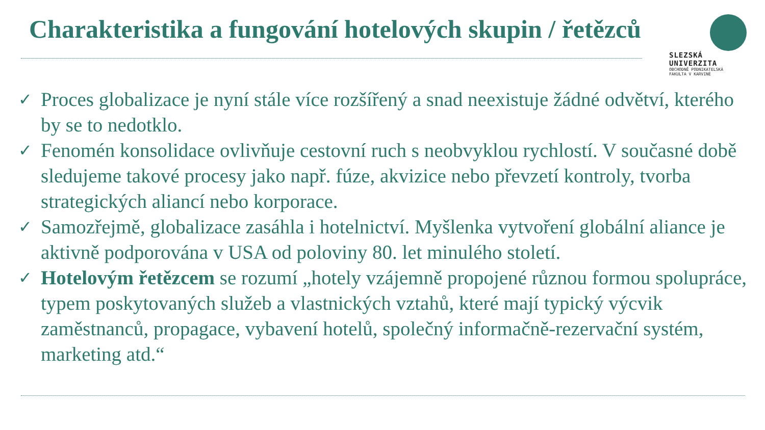Charakteristika a fungování hotelových skupin / řetězců
SLEZSKÁ
UNIVERZITA
OBCHODNĚ PODNIKATELSKÁ
FAKULTA V KARVINÉ
✓ Proces globalizace je nyní stále více rozšířený a snad neexistuje žádné odvětví, kterého by se to nedotklo.
✓ Fenomén konsolidace ovlivňuje cestovní ruch s neobvyklou rychlostí. V současné době sledujeme takové procesy jako např. fúze, akvizice nebo převzetí kontroly, tvorba strategických aliancí nebo korporace.
✓ Samozřejmě, globalizace zasáhla i hotelnictví. Myšlenka vytvoření globální aliance je aktivně podporována v USA od poloviny 80. let minulého století.
✓ Hotelovým řetězcem se rozumí „hotely vzájemně propojené různou formou spolupráce, typem poskytovaných služeb a vlastnických vztahů, které mají typický výcvik zaměstnanců, propagace, vybavení hotelů, společný informačně-rezervační systém, marketing atd.“